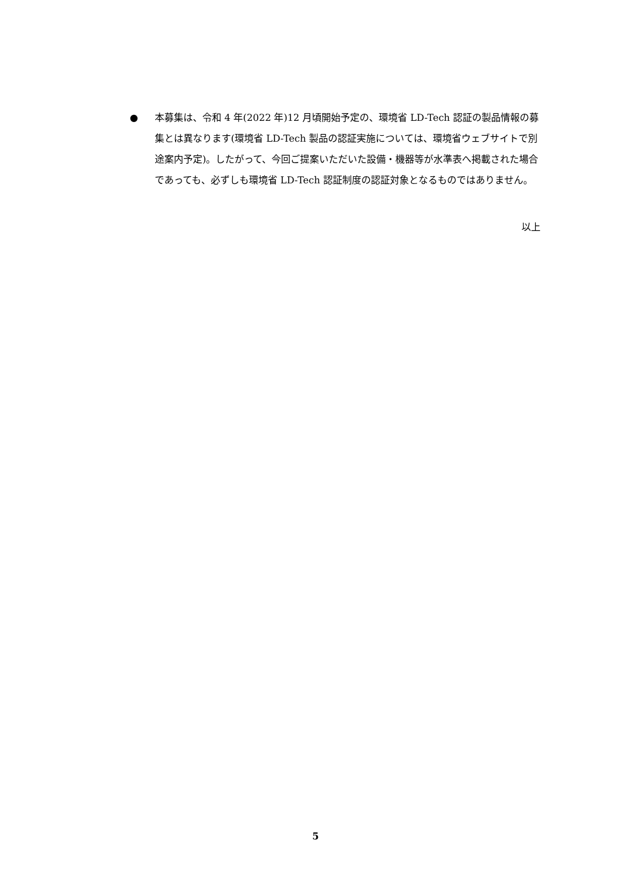● 本募集は、令和 4 年(2022 年)12 月頃開始予定の、環境省 LD-Tech 認証の製品情報の募集とは異なります(環境省 LD-Tech 製品の認証実施については、環境省ウェブサイトで別途案内予定)。したがって、今回ご提案いただいた設備・機器等が水準表へ掲載された場合であっても、必ずしも環境省 LD-Tech 認証制度の認証対象となるものではありません。
以上
5